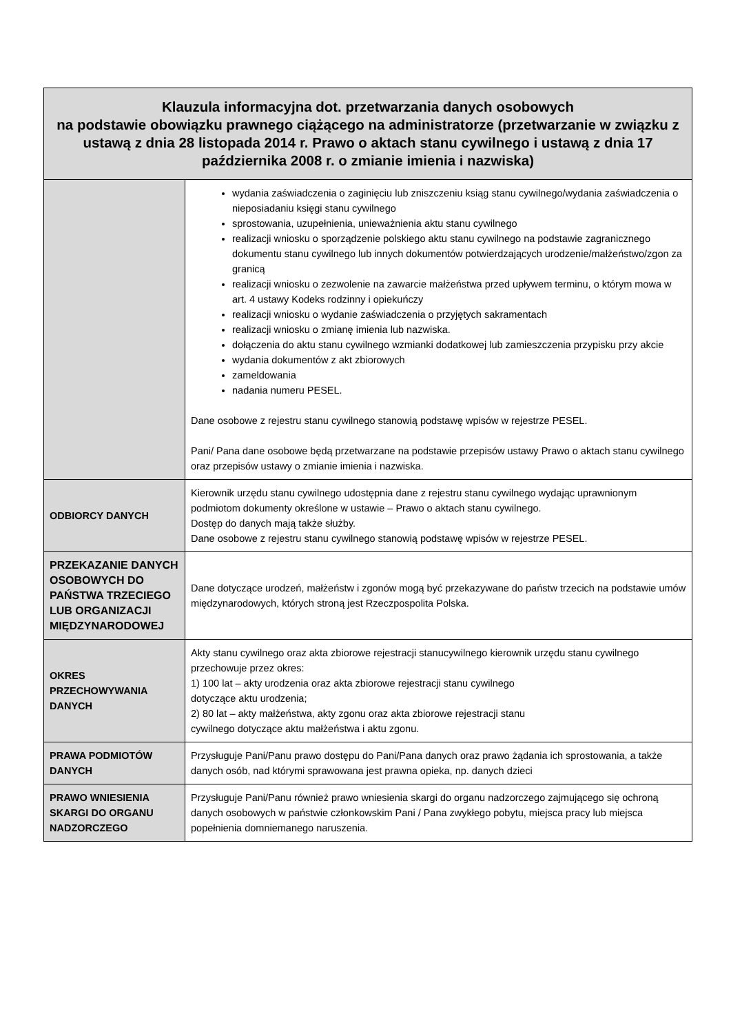| Klauzula informacyjna dot. przetwarzania danych osobowych na podstawie obowiązku prawnego ciążącego na administratorze (przetwarzanie w związku z ustawą z dnia 28 listopada 2014 r. Prawo o aktach stanu cywilnego i ustawą z dnia 17 października 2008 r. o zmianie imienia i nazwiska) | |
| --- | --- |
| | wydania zaświadczenia o zaginięciu lub zniszczeniu ksiąg stanu cywilnego/wydania zaświadczenia o nieposiadaniu księgi stanu cywilnego sprostowania, uzupełnienia, unieważnienia aktu stanu cywilnego realizacji wniosku o sporządzenie polskiego aktu stanu cywilnego na podstawie zagranicznego dokumentu stanu cywilnego lub innych dokumentów potwierdzających urodzenie/małżeństwo/zgon za granicą realizacji wniosku o zezwolenie na zawarcie małżeństwa przed upływem terminu, o którym mowa w art. 4 ustawy Kodeks rodzinny i opiekuńczy realizacji wniosku o wydanie zaświadczenia o przyjętych sakramentach realizacji wniosku o zmianę imienia lub nazwiska. dołączenia do aktu stanu cywilnego wzmianki dodatkowej lub zamieszczenia przypisku przy akcie wydania dokumentów z akt zbiorowych zameldowania nadania numeru PESEL. Dane osobowe z rejestru stanu cywilnego stanowią podstawę wpisów w rejestrze PESEL. Pani/ Pana dane osobowe będą przetwarzane na podstawie przepisów ustawy Prawo o aktach stanu cywilnego oraz przepisów ustawy o zmianie imienia i nazwiska. |
| ODBIORCY DANYCH | Kierownik urzędu stanu cywilnego udostępnia dane z rejestru stanu cywilnego wydając uprawnionym podmiotom dokumenty określone w ustawie – Prawo o aktach stanu cywilnego. Dostęp do danych mają także służby. Dane osobowe z rejestru stanu cywilnego stanowią podstawę wpisów w rejestrze PESEL. |
| PRZEKAZANIE DANYCH OSOBOWYCH DO PAŃSTWA TRZECIEGO LUB ORGANIZACJI MIĘDZYNARODOWEJ | Dane dotyczące urodzeń, małżeństw i zgonów mogą być przekazywane do państw trzecich na podstawie umów międzynarodowych, których stroną jest Rzeczpospolita Polska. |
| OKRES PRZECHOWYWANIA DANYCH | Akty stanu cywilnego oraz akta zbiorowe rejestracji stanucywilnego kierownik urzędu stanu cywilnego przechowuje przez okres: 1) 100 lat – akty urodzenia oraz akta zbiorowe rejestracji stanu cywilnego dotyczące aktu urodzenia; 2) 80 lat – akty małżeństwa, akty zgonu oraz akta zbiorowe rejestracji stanu cywilnego dotyczące aktu małżeństwa i aktu zgonu. |
| PRAWA PODMIOTÓW DANYCH | Przysługuje Pani/Panu prawo dostępu do Pani/Pana danych oraz prawo żądania ich sprostowania, a także danych osób, nad którymi sprawowana jest prawna opieka, np. danych dzieci |
| PRAWO WNIESIENIA SKARGI DO ORGANU NADZORCZEGO | Przysługuje Pani/Panu również prawo wniesienia skargi do organu nadzorczego zajmującego się ochroną danych osobowych w państwie członkowskim Pani / Pana zwykłego pobytu, miejsca pracy lub miejsca popełnienia domniemanego naruszenia. |